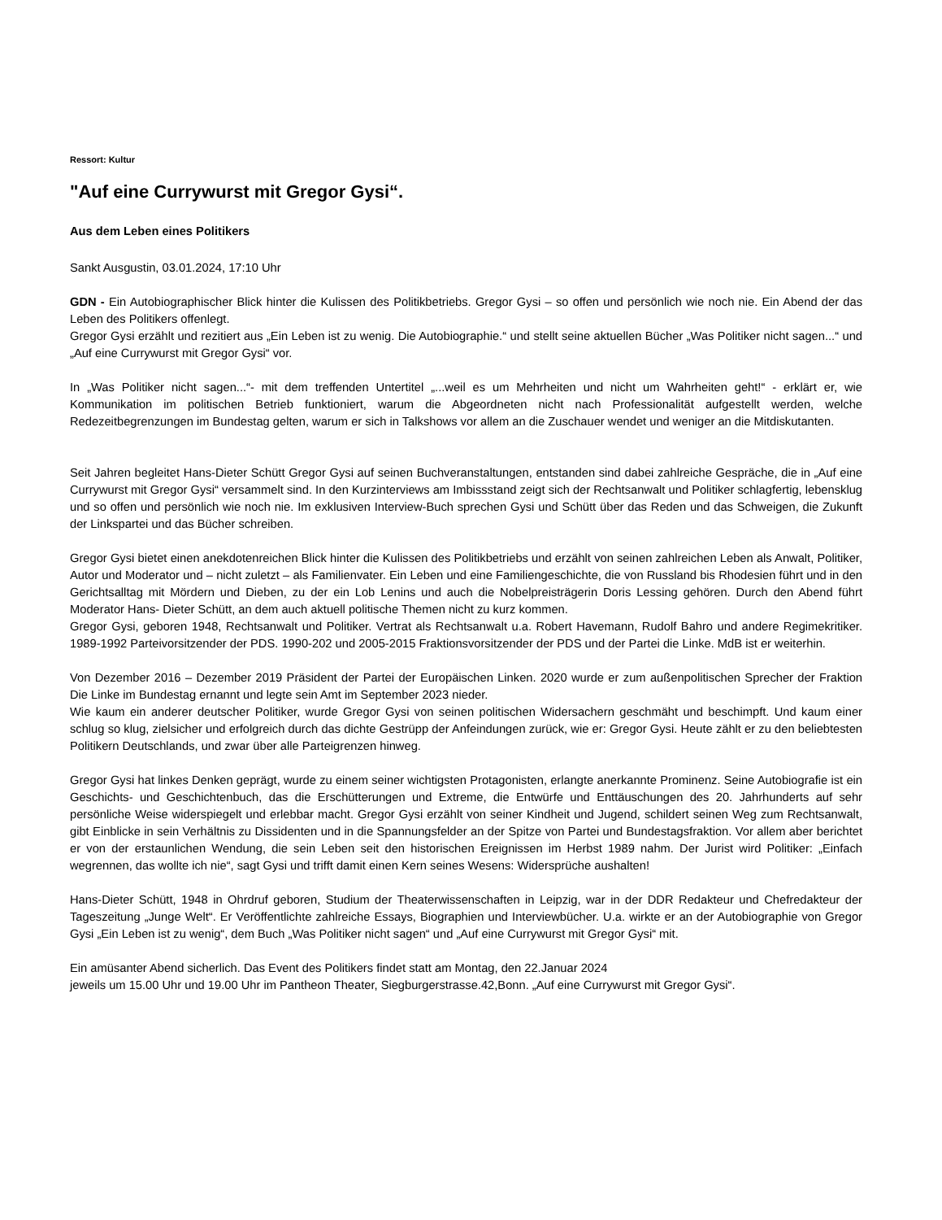Ressort: Kultur
"Auf eine Currywurst mit Gregor Gysi“.
Aus dem Leben eines Politikers
Sankt Ausgustin, 03.01.2024, 17:10 Uhr
GDN - Ein Autobiographischer Blick hinter die Kulissen des Politikbetriebs. Gregor Gysi – so offen und persönlich wie noch nie. Ein Abend der das Leben des Politikers offenlegt.
Gregor Gysi erzählt und rezitiert aus „Ein Leben ist zu wenig. Die Autobiographie.“ und stellt seine aktuellen Bücher „Was Politiker nicht sagen...“ und „Auf eine Currywurst mit Gregor Gysi“ vor.
In „Was Politiker nicht sagen...“- mit dem treffenden Untertitel „...weil es um Mehrheiten und nicht um Wahrheiten geht!“ - erklärt er, wie Kommunikation im politischen Betrieb funktioniert, warum die Abgeordneten nicht nach Professionalität aufgestellt werden, welche Redezeitbegrenzungen im Bundestag gelten, warum er sich in Talkshows vor allem an die Zuschauer wendet und weniger an die Mitdiskutanten.
Seit Jahren begleitet Hans-Dieter Schütt Gregor Gysi auf seinen Buchveranstaltungen, entstanden sind dabei zahlreiche Gespräche, die in „Auf eine Currywurst mit Gregor Gysi“ versammelt sind. In den Kurzinterviews am Imbissstand zeigt sich der Rechtsanwalt und Politiker schlagfertig, lebensklug und so offen und persönlich wie noch nie. Im exklusiven Interview-Buch sprechen Gysi und Schütt über das Reden und das Schweigen, die Zukunft der Linkspartei und das Bücher schreiben.
Gregor Gysi bietet einen anekdotenreichen Blick hinter die Kulissen des Politikbetriebs und erzählt von seinen zahlreichen Leben als Anwalt, Politiker, Autor und Moderator und – nicht zuletzt – als Familienvater. Ein Leben und eine Familiengeschichte, die von Russland bis Rhodesien führt und in den Gerichtsalltag mit Mördern und Dieben, zu der ein Lob Lenins und auch die Nobelpreisträgerin Doris Lessing gehören. Durch den Abend führt Moderator Hans- Dieter Schütt, an dem auch aktuell politische Themen nicht zu kurz kommen.
Gregor Gysi, geboren 1948, Rechtsanwalt und Politiker. Vertrat als Rechtsanwalt u.a. Robert Havemann, Rudolf Bahro und andere Regimekritiker. 1989-1992 Parteivorsitzender der PDS. 1990-202 und 2005-2015 Fraktionsvorsitzender der PDS und der Partei die Linke. MdB ist er weiterhin.
Von Dezember 2016 – Dezember 2019 Präsident der Partei der Europäischen Linken. 2020 wurde er zum außenpolitischen Sprecher der Fraktion Die Linke im Bundestag ernannt und legte sein Amt im September 2023 nieder.
Wie kaum ein anderer deutscher Politiker, wurde Gregor Gysi von seinen politischen Widersachern geschmäht und beschimpft. Und kaum einer schlug so klug, zielsicher und erfolgreich durch das dichte Gestrüpp der Anfeindungen zurück, wie er: Gregor Gysi. Heute zählt er zu den beliebtesten Politikern Deutschlands, und zwar über alle Parteigrenzen hinweg.
Gregor Gysi hat linkes Denken geprägt, wurde zu einem seiner wichtigsten Protagonisten, erlangte anerkannte Prominenz. Seine Autobiografie ist ein Geschichts- und Geschichtenbuch, das die Erschütterungen und Extreme, die Entwürfe und Enttäuschungen des 20. Jahrhunderts auf sehr persönliche Weise widerspiegelt und erlebbar macht. Gregor Gysi erzählt von seiner Kindheit und Jugend, schildert seinen Weg zum Rechtsanwalt, gibt Einblicke in sein Verhältnis zu Dissidenten und in die Spannungsfelder an der Spitze von Partei und Bundestagsfraktion. Vor allem aber berichtet er von der erstaunlichen Wendung, die sein Leben seit den historischen Ereignissen im Herbst 1989 nahm. Der Jurist wird Politiker: „Einfach wegrennen, das wollte ich nie“, sagt Gysi und trifft damit einen Kern seines Wesens: Widersprüche aushalten!
Hans-Dieter Schütt, 1948 in Ohrdruf geboren, Studium der Theaterwissenschaften in Leipzig, war in der DDR Redakteur und Chefredakteur der Tageszeitung „Junge Welt“. Er Veröffentlichte zahlreiche Essays, Biographien und Interviewbücher. U.a. wirkte er an der Autobiographie von Gregor Gysi „Ein Leben ist zu wenig“, dem Buch „Was Politiker nicht sagen“ und „Auf eine Currywurst mit Gregor Gysi“ mit.
Ein amüsanter Abend sicherlich. Das Event des Politikers findet statt am Montag, den 22.Januar 2024
jeweils um 15.00 Uhr und 19.00 Uhr im Pantheon Theater, Siegburgerstrasse.42,Bonn. „Auf eine Currywurst mit Gregor Gysi“.